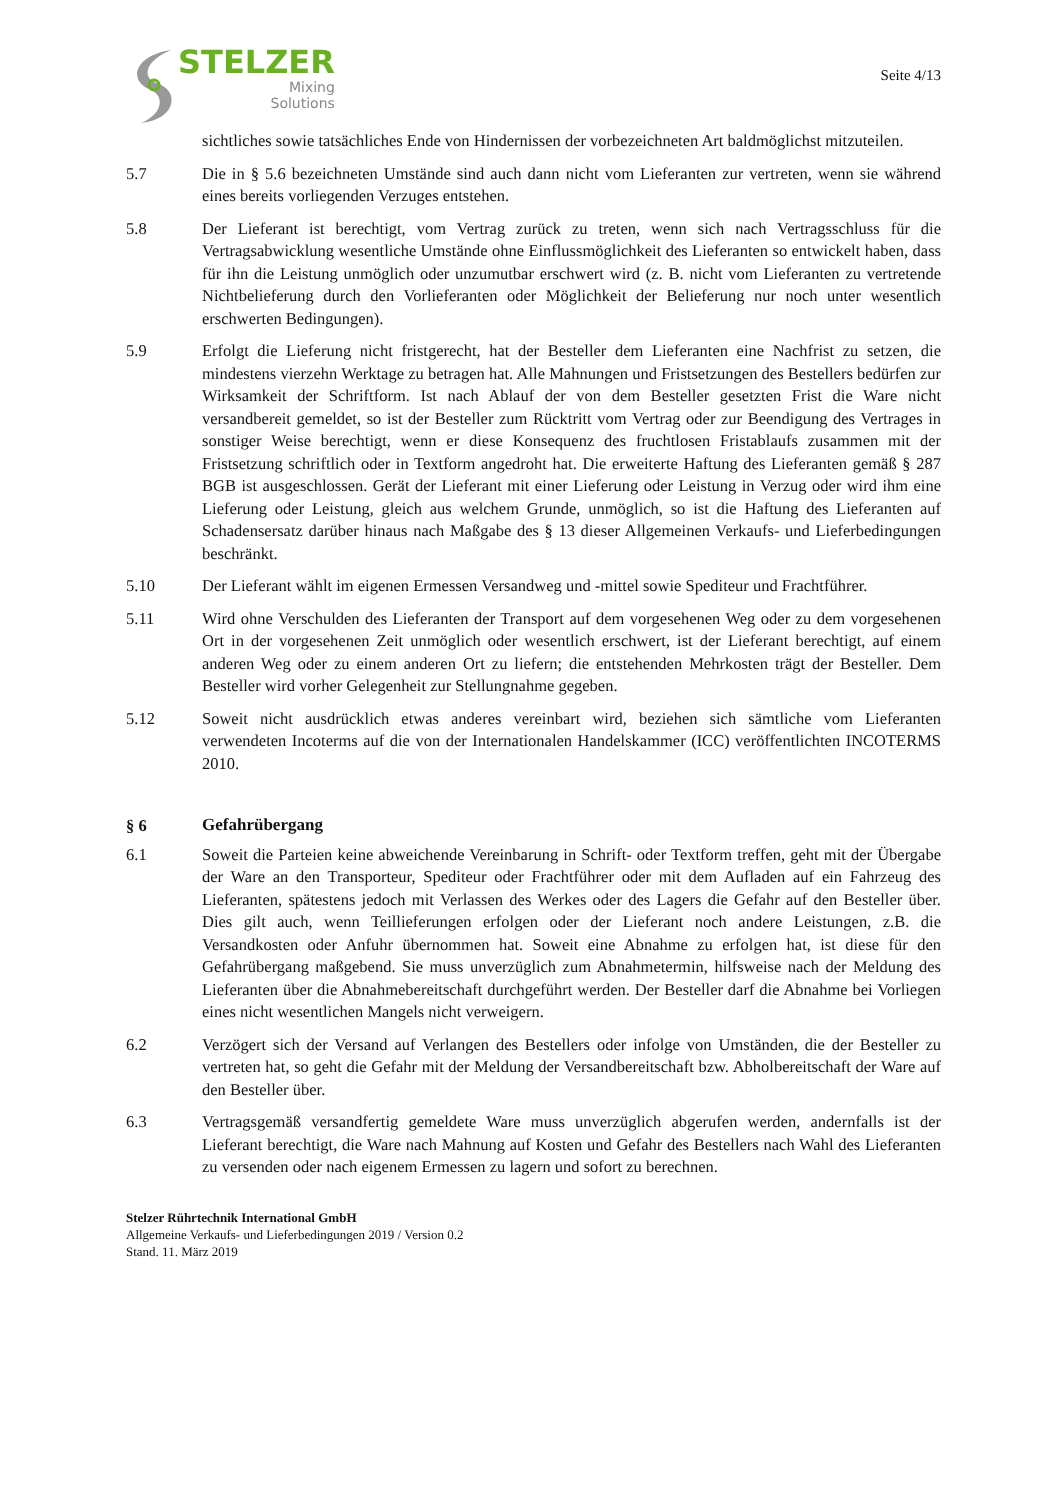STELZER
Mixing
Solutions
Seite 4/13
sichtliches sowie tatsächliches Ende von Hindernissen der vorbezeichneten Art baldmöglichst mitzuteilen.
5.7 Die in § 5.6 bezeichneten Umstände sind auch dann nicht vom Lieferanten zur vertreten, wenn sie während eines bereits vorliegenden Verzuges entstehen.
5.8 Der Lieferant ist berechtigt, vom Vertrag zurück zu treten, wenn sich nach Vertragsschluss für die Vertragsabwicklung wesentliche Umstände ohne Einflussmöglichkeit des Lieferanten so entwickelt haben, dass für ihn die Leistung unmöglich oder unzumutbar erschwert wird (z. B. nicht vom Lieferanten zu vertretende Nichtbelieferung durch den Vorlieferanten oder Möglichkeit der Belieferung nur noch unter wesentlich erschwerten Bedingungen).
5.9 Erfolgt die Lieferung nicht fristgerecht, hat der Besteller dem Lieferanten eine Nachfrist zu setzen, die mindestens vierzehn Werktage zu betragen hat. Alle Mahnungen und Fristsetzungen des Bestellers bedürfen zur Wirksamkeit der Schriftform. Ist nach Ablauf der von dem Besteller gesetzten Frist die Ware nicht versandbereit gemeldet, so ist der Besteller zum Rücktritt vom Vertrag oder zur Beendigung des Vertrages in sonstiger Weise berechtigt, wenn er diese Konsequenz des fruchtlosen Fristablaufs zusammen mit der Fristsetzung schriftlich oder in Textform angedroht hat. Die erweiterte Haftung des Lieferanten gemäß § 287 BGB ist ausgeschlossen. Gerät der Lieferant mit einer Lieferung oder Leistung in Verzug oder wird ihm eine Lieferung oder Leistung, gleich aus welchem Grunde, unmöglich, so ist die Haftung des Lieferanten auf Schadensersatz darüber hinaus nach Maßgabe des § 13 dieser Allgemeinen Verkaufs- und Lieferbedingungen beschränkt.
5.10 Der Lieferant wählt im eigenen Ermessen Versandweg und -mittel sowie Spediteur und Frachtführer.
5.11 Wird ohne Verschulden des Lieferanten der Transport auf dem vorgesehenen Weg oder zu dem vorgesehenen Ort in der vorgesehenen Zeit unmöglich oder wesentlich erschwert, ist der Lieferant berechtigt, auf einem anderen Weg oder zu einem anderen Ort zu liefern; die entstehenden Mehrkosten trägt der Besteller. Dem Besteller wird vorher Gelegenheit zur Stellungnahme gegeben.
5.12 Soweit nicht ausdrücklich etwas anderes vereinbart wird, beziehen sich sämtliche vom Lieferanten verwendeten Incoterms auf die von der Internationalen Handelskammer (ICC) veröffentlichten INCOTERMS 2010.
§ 6 Gefahrübergang
6.1 Soweit die Parteien keine abweichende Vereinbarung in Schrift- oder Textform treffen, geht mit der Übergabe der Ware an den Transporteur, Spediteur oder Frachtführer oder mit dem Aufladen auf ein Fahrzeug des Lieferanten, spätestens jedoch mit Verlassen des Werkes oder des Lagers die Gefahr auf den Besteller über. Dies gilt auch, wenn Teillieferungen erfolgen oder der Lieferant noch andere Leistungen, z.B. die Versandkosten oder Anfuhr übernommen hat. Soweit eine Abnahme zu erfolgen hat, ist diese für den Gefahrübergang maßgebend. Sie muss unverzüglich zum Abnahmetermin, hilfsweise nach der Meldung des Lieferanten über die Abnahmebereitschaft durchgeführt werden. Der Besteller darf die Abnahme bei Vorliegen eines nicht wesentlichen Mangels nicht verweigern.
6.2 Verzögert sich der Versand auf Verlangen des Bestellers oder infolge von Umständen, die der Besteller zu vertreten hat, so geht die Gefahr mit der Meldung der Versandbereitschaft bzw. Abholbereitschaft der Ware auf den Besteller über.
6.3 Vertragsgemäß versandfertig gemeldete Ware muss unverzüglich abgerufen werden, andernfalls ist der Lieferant berechtigt, die Ware nach Mahnung auf Kosten und Gefahr des Bestellers nach Wahl des Lieferanten zu versenden oder nach eigenem Ermessen zu lagern und sofort zu berechnen.
Stelzer Rührtechnik International GmbH
Allgemeine Verkaufs- und Lieferbedingungen 2019 / Version 0.2
Stand. 11. März 2019